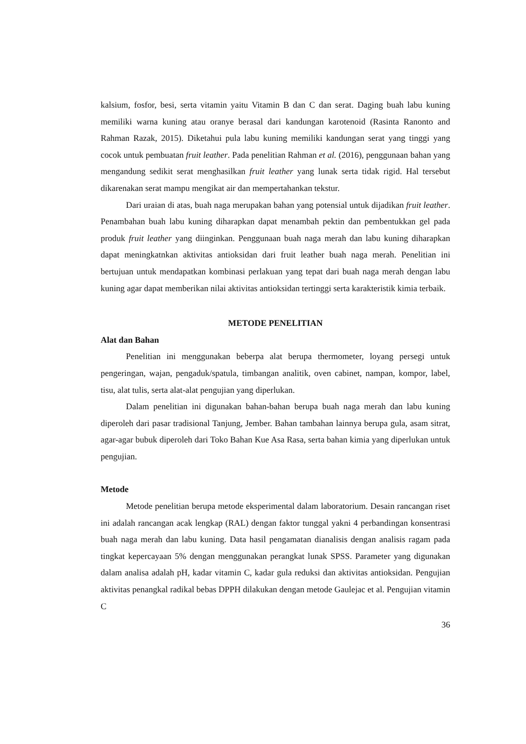kalsium, fosfor, besi, serta vitamin yaitu Vitamin B dan C dan serat. Daging buah labu kuning memiliki warna kuning atau oranye berasal dari kandungan karotenoid (Rasinta Ranonto and Rahman Razak, 2015). Diketahui pula labu kuning memiliki kandungan serat yang tinggi yang cocok untuk pembuatan fruit leather. Pada penelitian Rahman et al. (2016), penggunaan bahan yang mengandung sedikit serat menghasilkan fruit leather yang lunak serta tidak rigid. Hal tersebut dikarenakan serat mampu mengikat air dan mempertahankan tekstur.
Dari uraian di atas, buah naga merupakan bahan yang potensial untuk dijadikan fruit leather. Penambahan buah labu kuning diharapkan dapat menambah pektin dan pembentukkan gel pada produk fruit leather yang diinginkan. Penggunaan buah naga merah dan labu kuning diharapkan dapat meningkatnkan aktivitas antioksidan dari fruit leather buah naga merah. Penelitian ini bertujuan untuk mendapatkan kombinasi perlakuan yang tepat dari buah naga merah dengan labu kuning agar dapat memberikan nilai aktivitas antioksidan tertinggi serta karakteristik kimia terbaik.
METODE PENELITIAN
Alat dan Bahan
Penelitian ini menggunakan beberpa alat berupa thermometer, loyang persegi untuk pengeringan, wajan, pengaduk/spatula, timbangan analitik, oven cabinet, nampan, kompor, label, tisu, alat tulis, serta alat-alat pengujian yang diperlukan.
Dalam penelitian ini digunakan bahan-bahan berupa buah naga merah dan labu kuning diperoleh dari pasar tradisional Tanjung, Jember. Bahan tambahan lainnya berupa gula, asam sitrat, agar-agar bubuk diperoleh dari Toko Bahan Kue Asa Rasa, serta bahan kimia yang diperlukan untuk pengujian.
Metode
Metode penelitian berupa metode eksperimental dalam laboratorium. Desain rancangan riset ini adalah rancangan acak lengkap (RAL) dengan faktor tunggal yakni 4 perbandingan konsentrasi buah naga merah dan labu kuning. Data hasil pengamatan dianalisis dengan analisis ragam pada tingkat kepercayaan 5% dengan menggunakan perangkat lunak SPSS. Parameter yang digunakan dalam analisa adalah pH, kadar vitamin C, kadar gula reduksi dan aktivitas antioksidan. Pengujian aktivitas penangkal radikal bebas DPPH dilakukan dengan metode Gaulejac et al. Pengujian vitamin C
36